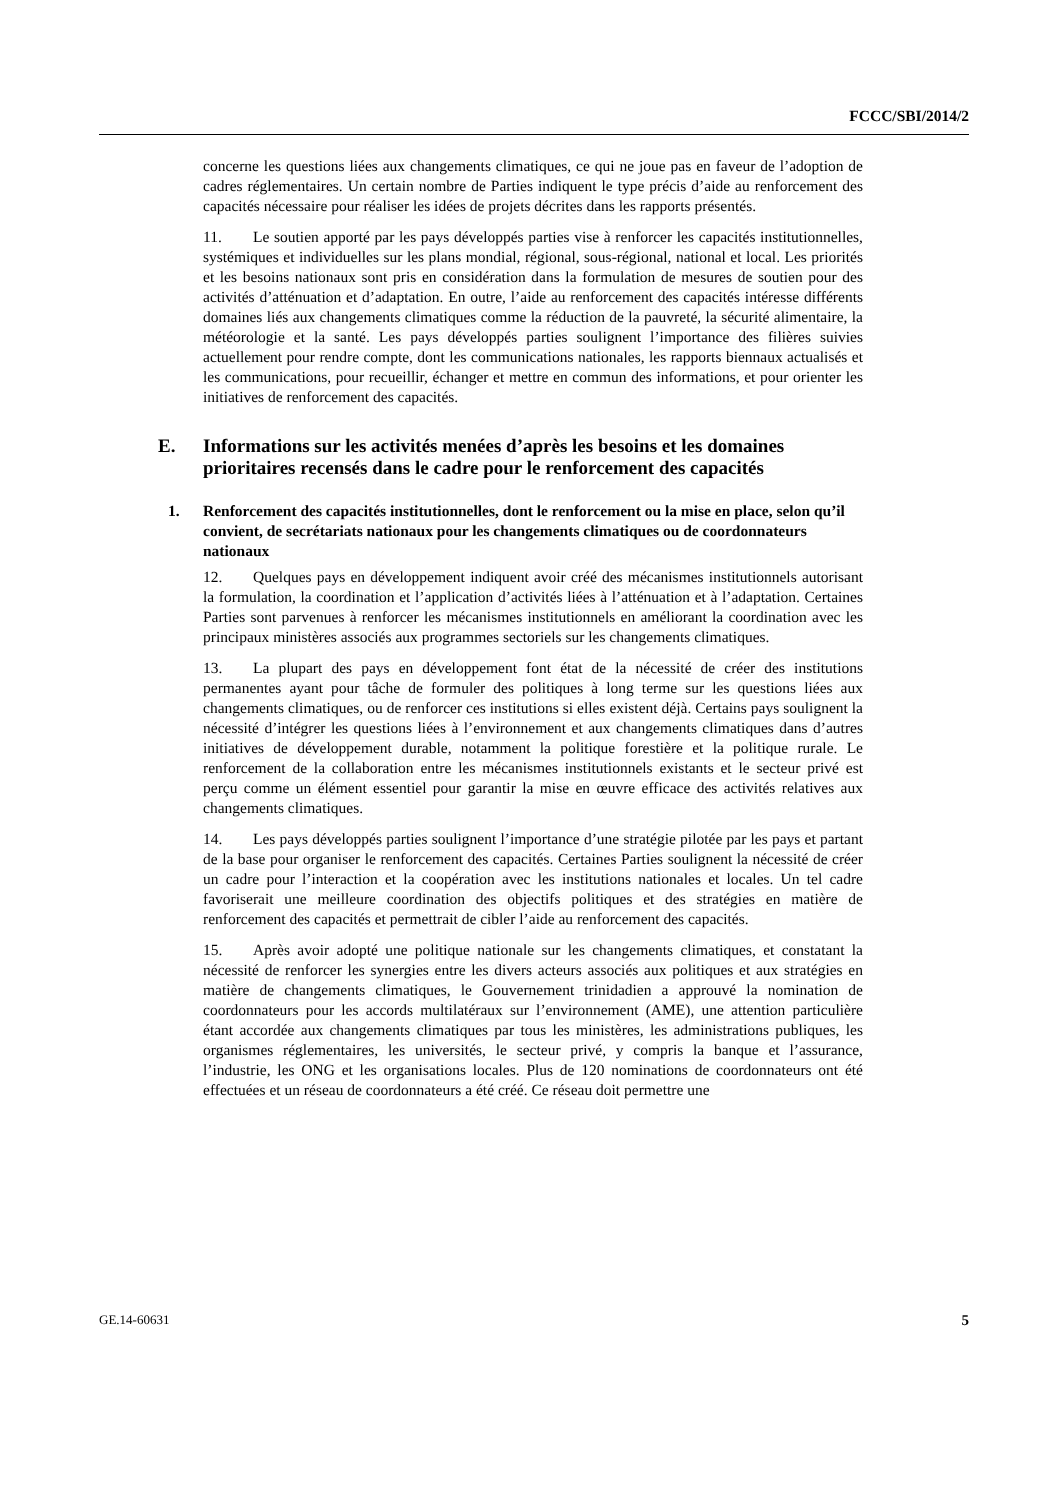FCCC/SBI/2014/2
concerne les questions liées aux changements climatiques, ce qui ne joue pas en faveur de l’adoption de cadres réglementaires. Un certain nombre de Parties indiquent le type précis d’aide au renforcement des capacités nécessaire pour réaliser les idées de projets décrites dans les rapports présentés.
11. Le soutien apporté par les pays développés parties vise à renforcer les capacités institutionnelles, systémiques et individuelles sur les plans mondial, régional, sous-régional, national et local. Les priorités et les besoins nationaux sont pris en considération dans la formulation de mesures de soutien pour des activités d’atténuation et d’adaptation. En outre, l’aide au renforcement des capacités intéresse différents domaines liés aux changements climatiques comme la réduction de la pauvreté, la sécurité alimentaire, la météorologie et la santé. Les pays développés parties soulignent l’importance des filières suivies actuellement pour rendre compte, dont les communications nationales, les rapports biennaux actualisés et les communications, pour recueillir, échanger et mettre en commun des informations, et pour orienter les initiatives de renforcement des capacités.
E. Informations sur les activités menées d’après les besoins et les domaines prioritaires recensés dans le cadre pour le renforcement des capacités
1. Renforcement des capacités institutionnelles, dont le renforcement ou la mise en place, selon qu’il convient, de secrétariats nationaux pour les changements climatiques ou de coordonnateurs nationaux
12. Quelques pays en développement indiquent avoir créé des mécanismes institutionnels autorisant la formulation, la coordination et l’application d’activités liées à l’atténuation et à l’adaptation. Certaines Parties sont parvenues à renforcer les mécanismes institutionnels en améliorant la coordination avec les principaux ministères associés aux programmes sectoriels sur les changements climatiques.
13. La plupart des pays en développement font état de la nécessité de créer des institutions permanentes ayant pour tâche de formuler des politiques à long terme sur les questions liées aux changements climatiques, ou de renforcer ces institutions si elles existent déjà. Certains pays soulignent la nécessité d’intégrer les questions liées à l’environnement et aux changements climatiques dans d’autres initiatives de développement durable, notamment la politique forestière et la politique rurale. Le renforcement de la collaboration entre les mécanismes institutionnels existants et le secteur privé est perçu comme un élément essentiel pour garantir la mise en œuvre efficace des activités relatives aux changements climatiques.
14. Les pays développés parties soulignent l’importance d’une stratégie pilotée par les pays et partant de la base pour organiser le renforcement des capacités. Certaines Parties soulignent la nécessité de créer un cadre pour l’interaction et la coopération avec les institutions nationales et locales. Un tel cadre favoriserait une meilleure coordination des objectifs politiques et des stratégies en matière de renforcement des capacités et permettrait de cibler l’aide au renforcement des capacités.
15. Après avoir adopté une politique nationale sur les changements climatiques, et constatant la nécessité de renforcer les synergies entre les divers acteurs associés aux politiques et aux stratégies en matière de changements climatiques, le Gouvernement trinidadien a approuvé la nomination de coordonnateurs pour les accords multilatéraux sur l’environnement (AME), une attention particulière étant accordée aux changements climatiques par tous les ministères, les administrations publiques, les organismes réglementaires, les universités, le secteur privé, y compris la banque et l’assurance, l’industrie, les ONG et les organisations locales. Plus de 120 nominations de coordonnateurs ont été effectuées et un réseau de coordonnateurs a été créé. Ce réseau doit permettre une
GE.14-60631 5